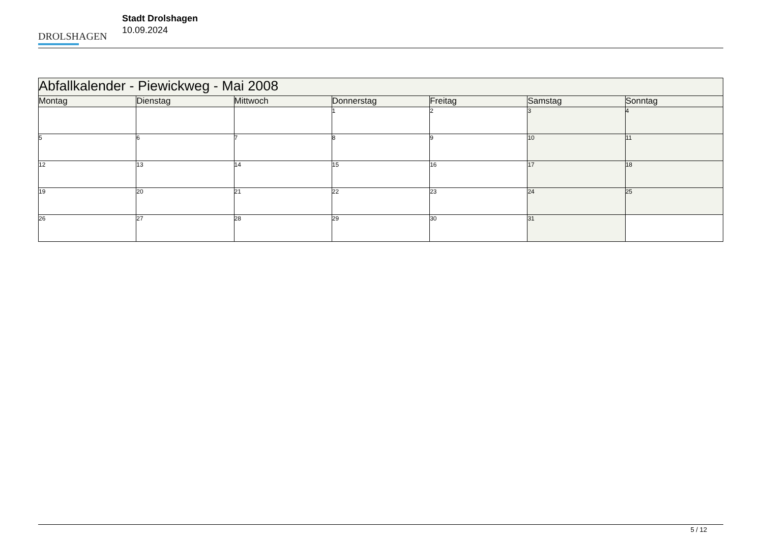DROLSHAGEN
Stadt Drolshagen
10.09.2024
| Abfallkalender - Piewickweg - Mai 2008 | | | | | | |
| Montag | Dienstag | Mittwoch | Donnerstag | Freitag | Samstag | Sonntag |
| | | | 1 | 2 | 3 | 4 |
| 5 | 6 | 7 | 8 | 9 | 10 | 11 |
| 12 | 13 | 14 | 15 | 16 | 17 | 18 |
| 19 | 20 | 21 | 22 | 23 | 24 | 25 |
| 26 | 27 | 28 | 29 | 30 | 31 | |
5 / 12